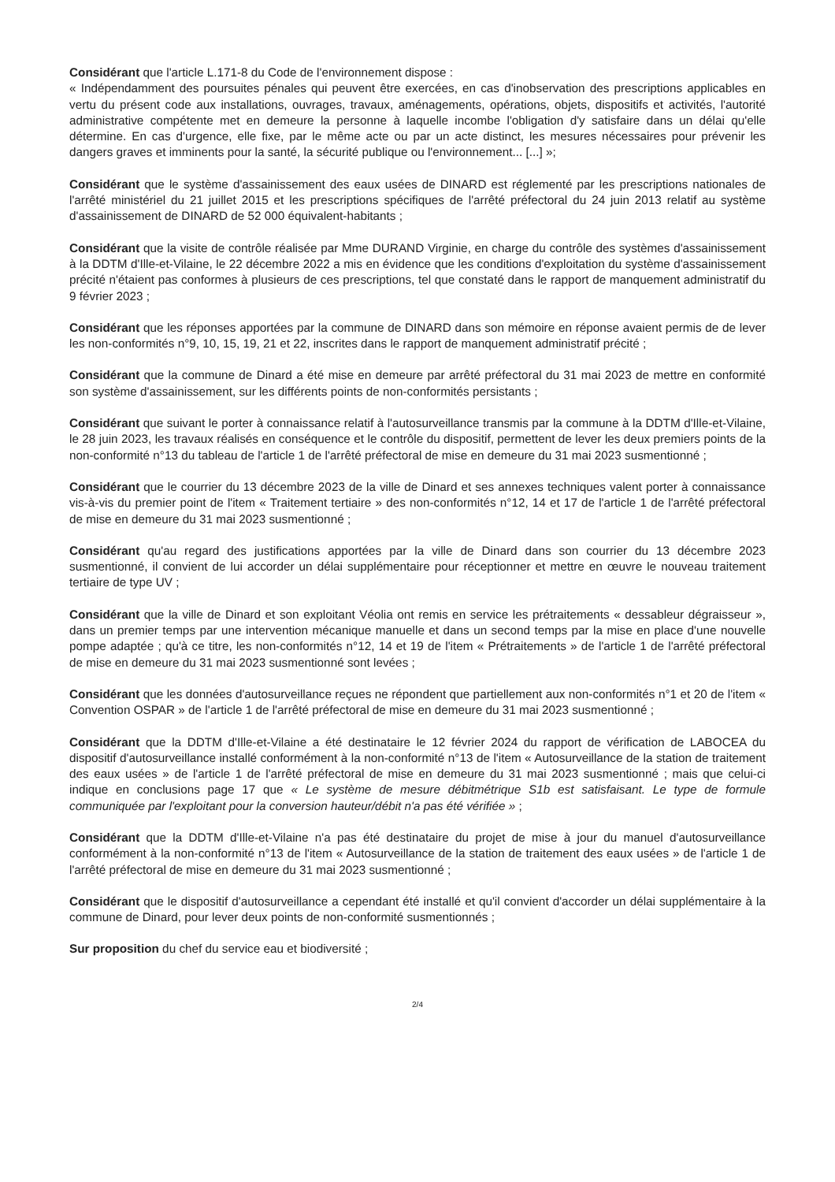Considérant que l'article L.171-8 du Code de l'environnement dispose :
« Indépendamment des poursuites pénales qui peuvent être exercées, en cas d'inobservation des prescriptions applicables en vertu du présent code aux installations, ouvrages, travaux, aménagements, opérations, objets, dispositifs et activités, l'autorité administrative compétente met en demeure la personne à laquelle incombe l'obligation d'y satisfaire dans un délai qu'elle détermine. En cas d'urgence, elle fixe, par le même acte ou par un acte distinct, les mesures nécessaires pour prévenir les dangers graves et imminents pour la santé, la sécurité publique ou l'environnement... [...] »;
Considérant que le système d'assainissement des eaux usées de DINARD est réglementé par les prescriptions nationales de l'arrêté ministériel du 21 juillet 2015 et les prescriptions spécifiques de l'arrêté préfectoral du 24 juin 2013 relatif au système d'assainissement de DINARD de 52 000 équivalent-habitants ;
Considérant que la visite de contrôle réalisée par Mme DURAND Virginie, en charge du contrôle des systèmes d'assainissement à la DDTM d'Ille-et-Vilaine, le 22 décembre 2022 a mis en évidence que les conditions d'exploitation du système d'assainissement précité n'étaient pas conformes à plusieurs de ces prescriptions, tel que constaté dans le rapport de manquement administratif du 9 février 2023 ;
Considérant que les réponses apportées par la commune de DINARD dans son mémoire en réponse avaient permis de de lever les non-conformités n°9, 10, 15, 19, 21 et 22, inscrites dans le rapport de manquement administratif précité ;
Considérant que la commune de Dinard a été mise en demeure par arrêté préfectoral du 31 mai 2023 de mettre en conformité son système d'assainissement, sur les différents points de non-conformités persistants ;
Considérant que suivant le porter à connaissance relatif à l'autosurveillance transmis par la commune à la DDTM d'Ille-et-Vilaine, le 28 juin 2023, les travaux réalisés en conséquence et le contrôle du dispositif, permettent de lever les deux premiers points de la non-conformité n°13 du tableau de l'article 1 de l'arrêté préfectoral de mise en demeure du 31 mai 2023 susmentionné ;
Considérant que le courrier du 13 décembre 2023 de la ville de Dinard et ses annexes techniques valent porter à connaissance vis-à-vis du premier point de l'item « Traitement tertiaire » des non-conformités n°12, 14 et 17 de l'article 1 de l'arrêté préfectoral de mise en demeure du 31 mai 2023 susmentionné ;
Considérant qu'au regard des justifications apportées par la ville de Dinard dans son courrier du 13 décembre 2023 susmentionné, il convient de lui accorder un délai supplémentaire pour réceptionner et mettre en œuvre le nouveau traitement tertiaire de type UV ;
Considérant que la ville de Dinard et son exploitant Véolia ont remis en service les prétraitements « dessableur dégraisseur », dans un premier temps par une intervention mécanique manuelle et dans un second temps par la mise en place d'une nouvelle pompe adaptée ; qu'à ce titre, les non-conformités n°12, 14 et 19 de l'item « Prétraitements » de l'article 1 de l'arrêté préfectoral de mise en demeure du 31 mai 2023 susmentionné sont levées ;
Considérant que les données d'autosurveillance reçues ne répondent que partiellement aux non-conformités n°1 et 20 de l'item « Convention OSPAR » de l'article 1 de l'arrêté préfectoral de mise en demeure du 31 mai 2023 susmentionné ;
Considérant que la DDTM d'Ille-et-Vilaine a été destinataire le 12 février 2024 du rapport de vérification de LABOCEA du dispositif d'autosurveillance installé conformément à la non-conformité n°13 de l'item « Autosurveillance de la station de traitement des eaux usées » de l'article 1 de l'arrêté préfectoral de mise en demeure du 31 mai 2023 susmentionné ; mais que celui-ci indique en conclusions page 17 que « Le système de mesure débitmétrique S1b est satisfaisant. Le type de formule communiquée par l'exploitant pour la conversion hauteur/débit n'a pas été vérifiée » ;
Considérant que la DDTM d'Ille-et-Vilaine n'a pas été destinataire du projet de mise à jour du manuel d'autosurveillance conformément à la non-conformité n°13 de l'item « Autosurveillance de la station de traitement des eaux usées » de l'article 1 de l'arrêté préfectoral de mise en demeure du 31 mai 2023 susmentionné ;
Considérant que le dispositif d'autosurveillance a cependant été installé et qu'il convient d'accorder un délai supplémentaire à la commune de Dinard, pour lever deux points de non-conformité susmentionnés ;
Sur proposition du chef du service eau et biodiversité ;
2/4